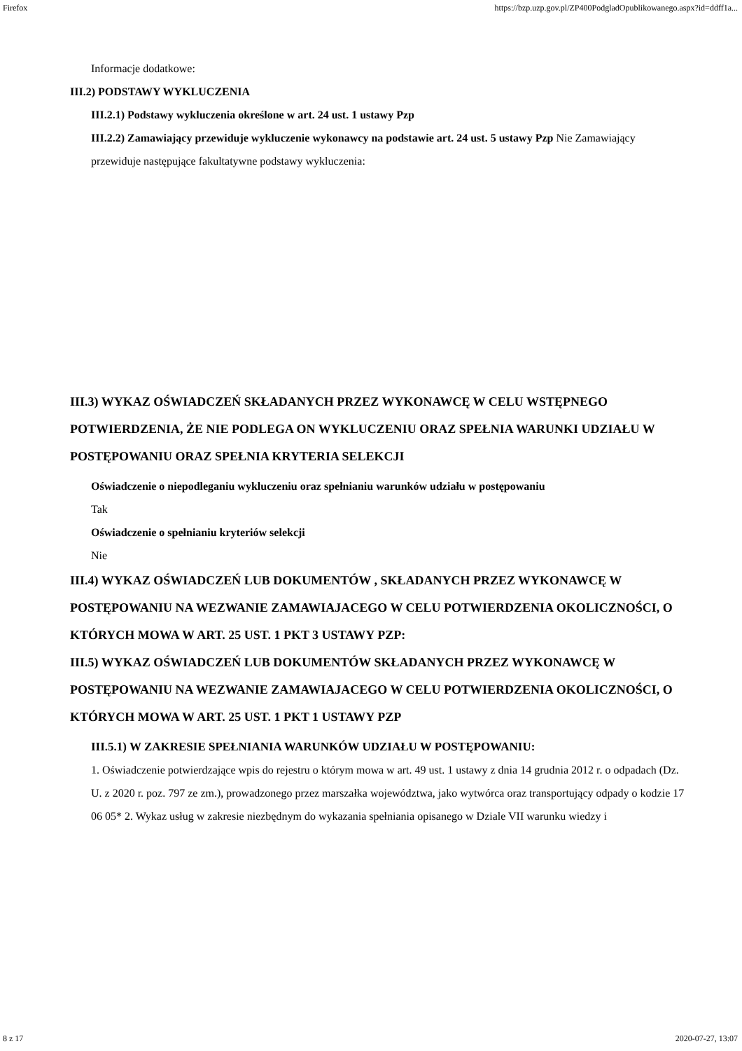Firefox https://bzp.uzp.gov.pl/ZP400PodgladOpublikowanego.aspx?id=ddff1a...
Informacje dodatkowe:
III.2) PODSTAWY WYKLUCZENIA
III.2.1) Podstawy wykluczenia określone w art. 24 ust. 1 ustawy Pzp
III.2.2) Zamawiający przewiduje wykluczenie wykonawcy na podstawie art. 24 ust. 5 ustawy Pzp Nie Zamawiający przewiduje następujące fakultatywne podstawy wykluczenia:
III.3) WYKAZ OŚWIADCZEŃ SKŁADANYCH PRZEZ WYKONAWCĘ W CELU WSTĘPNEGO POTWIERDZENIA, ŻE NIE PODLEGA ON WYKLUCZENIU ORAZ SPEŁNIA WARUNKI UDZIAŁU W POSTĘPOWANIU ORAZ SPEŁNIA KRYTERIA SELEKCJI
Oświadczenie o niepodleganiu wykluczeniu oraz spełnianiu warunków udziału w postępowaniu
Tak
Oświadczenie o spełnianiu kryteriów selekcji
Nie
III.4) WYKAZ OŚWIADCZEŃ LUB DOKUMENTÓW , SKŁADANYCH PRZEZ WYKONAWCĘ W POSTĘPOWANIU NA WEZWANIE ZAMAWIAJACEGO W CELU POTWIERDZENIA OKOLICZNOŚCI, O KTÓRYCH MOWA W ART. 25 UST. 1 PKT 3 USTAWY PZP:
III.5) WYKAZ OŚWIADCZEŃ LUB DOKUMENTÓW SKŁADANYCH PRZEZ WYKONAWCĘ W POSTĘPOWANIU NA WEZWANIE ZAMAWIAJACEGO W CELU POTWIERDZENIA OKOLICZNOŚCI, O KTÓRYCH MOWA W ART. 25 UST. 1 PKT 1 USTAWY PZP
III.5.1) W ZAKRESIE SPEŁNIANIA WARUNKÓW UDZIAŁU W POSTĘPOWANIU:
1. Oświadczenie potwierdzające wpis do rejestru o którym mowa w art. 49 ust. 1 ustawy z dnia 14 grudnia 2012 r. o odpadach (Dz. U. z 2020 r. poz. 797 ze zm.), prowadzonego przez marszałka województwa, jako wytwórca oraz transportujący odpady o kodzie 17 06 05* 2. Wykaz usług w zakresie niezbędnym do wykazania spełniania opisanego w Dziale VII warunku wiedzy i
8 z 17 2020-07-27, 13:07